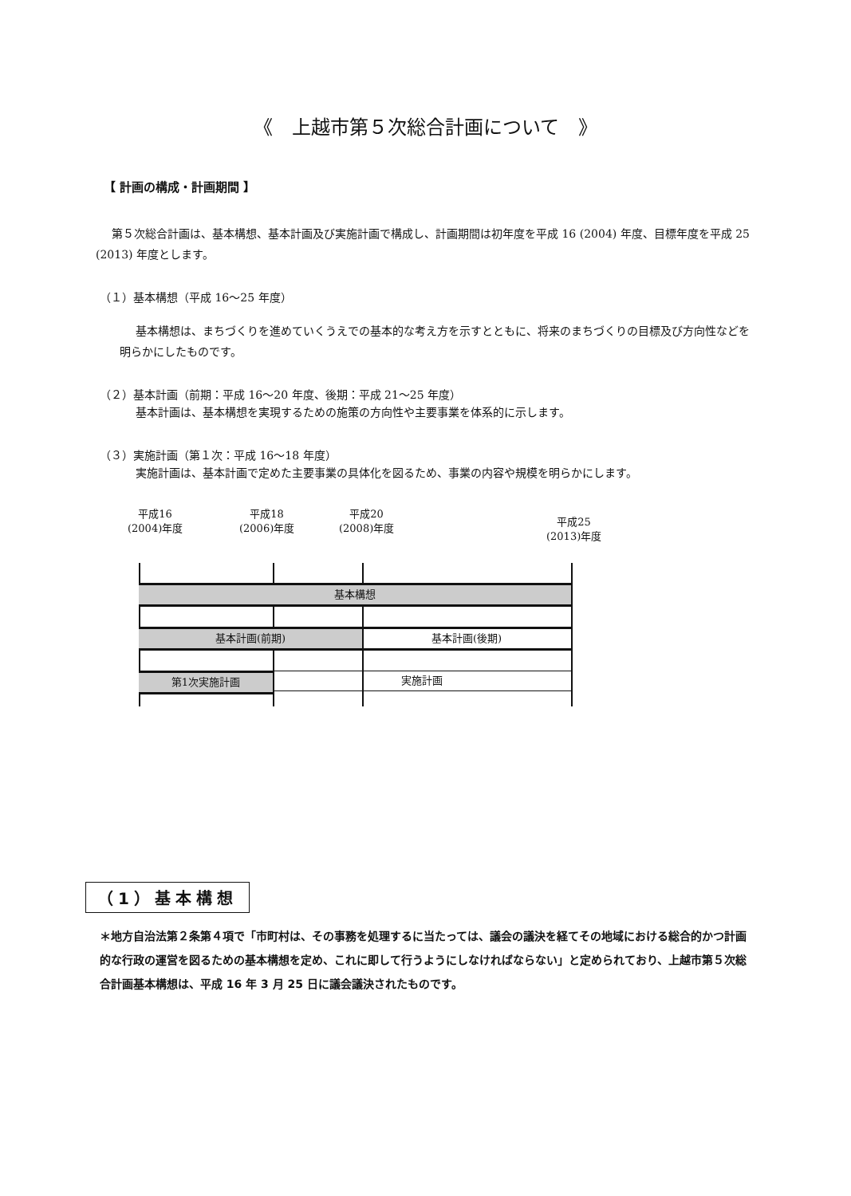《　上越市第５次総合計画について　》
【 計画の構成・計画期間 】
第５次総合計画は、基本構想、基本計画及び実施計画で構成し、計画期間は初年度を平成 16 (2004) 年度、目標年度を平成 25 (2013) 年度とします。
（１）基本構想（平成 16～25 年度）
基本構想は、まちづくりを進めていくうえでの基本的な考え方を示すとともに、将来のまちづくりの目標及び方向性などを明らかにしたものです。
（２）基本計画（前期：平成 16～20 年度、後期：平成 21～25 年度）
基本計画は、基本構想を実現するための施策の方向性や主要事業を体系的に示します。
（３）実施計画（第１次：平成 16～18 年度）
実施計画は、基本計画で定めた主要事業の具体化を図るため、事業の内容や規模を明らかにします。
平成16
(2004)年度
平成18
(2006)年度
平成20
(2008)年度
平成25
(2013)年度
基本構想
基本計画(前期) 基本計画(後期)
第1次実施計画 実施計画
（1）基本構想
＊地方自治法第２条第４項で「市町村は、その事務を処理するに当たっては、議会の議決を経てその地域における総合的かつ計画的な行政の運営を図るための基本構想を定め、これに即して行うようにしなければならない」と定められており、上越市第５次総合計画基本構想は、平成 16 年 3 月 25 日に議会議決されたものです。